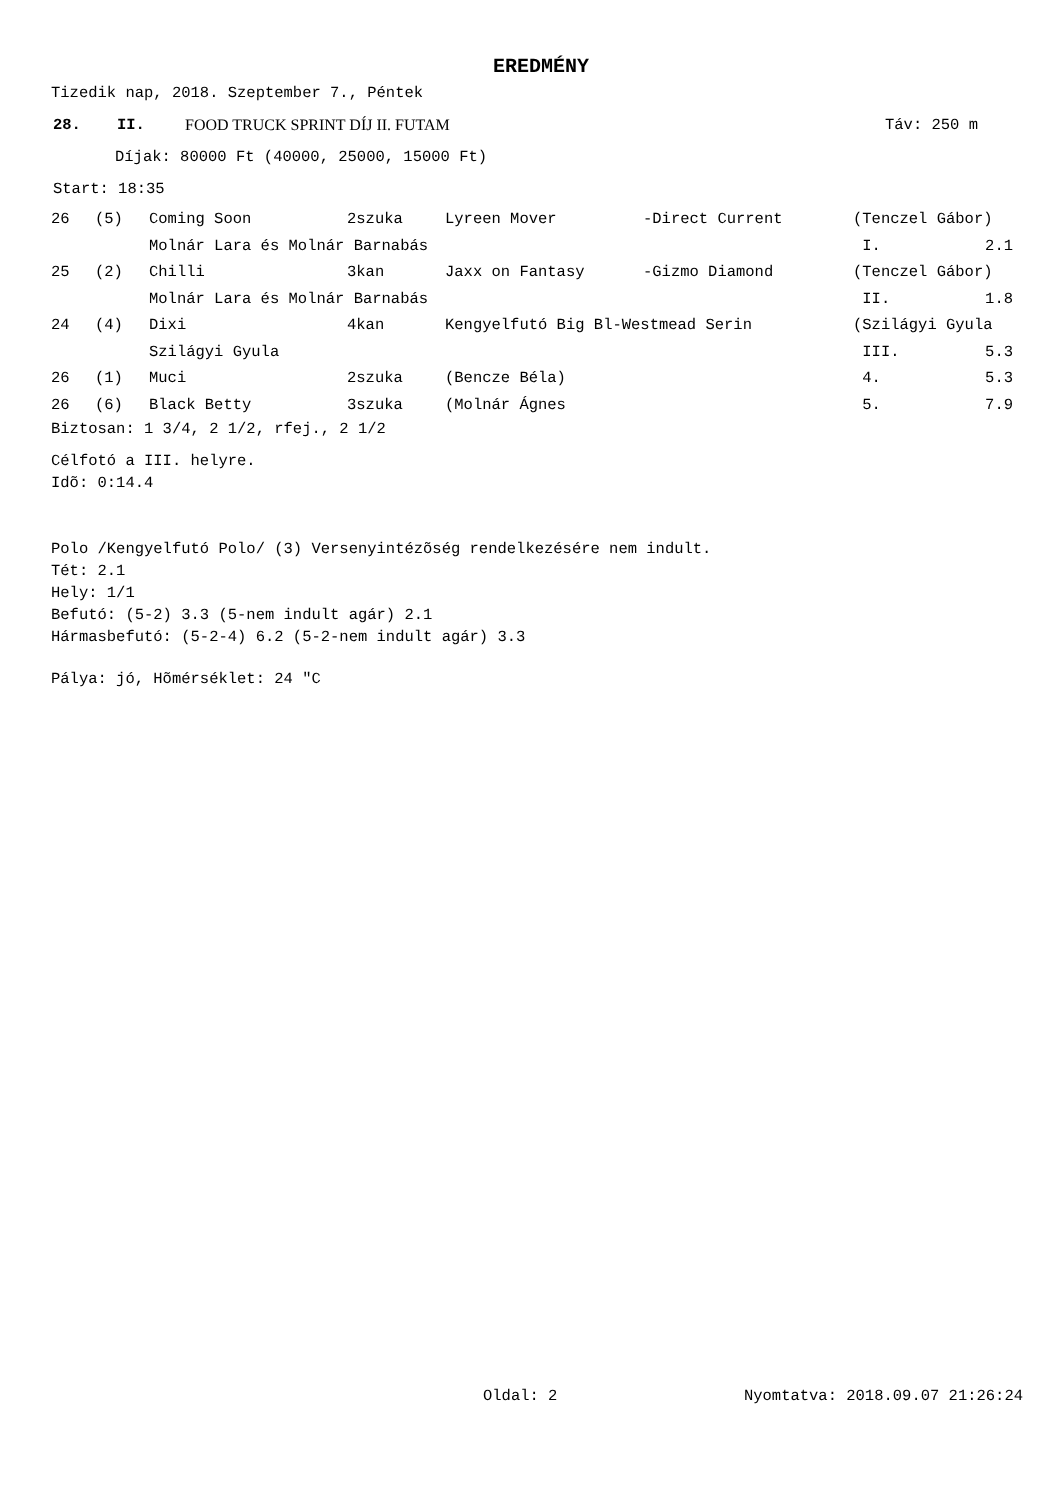EREDMÉNY
Tizedik nap, 2018. Szeptember 7., Péntek
28. II. FOOD TRUCK SPRINT DÍJ II. FUTAM Táv: 250 m
Díjak: 80000 Ft (40000, 25000, 15000 Ft)
Start: 18:35
| 26 | (5) | Coming Soon | 2szuka | Lyreen Mover | -Direct Current | (Tenczel Gábor) | |
| | | Molnár Lara és Molnár Barnabás | | | | I. | 2.1 |
| 25 | (2) | Chilli | 3kan | Jaxx on Fantasy | -Gizmo Diamond | (Tenczel Gábor) | |
| | | Molnár Lara és Molnár Barnabás | | | | II. | 1.8 |
| 24 | (4) | Dixi | 4kan | Kengyelfutó Big Bl-Westmead Serin | | (Szilágyi Gyula | |
| | | Szilágyi Gyula | | | | III. | 5.3 |
| 26 | (1) | Muci | 2szuka | (Bencze Béla) | | 4. | 5.3 |
| 26 | (6) | Black Betty | 3szuka | (Molnár Ágnes | | 5. | 7.9 |
Biztosan: 1 3/4, 2 1/2, rfej., 2 1/2
Célfotó a III. helyre.
Idõ: 0:14.4
Polo /Kengyelfutó Polo/ (3) Versenyintézõség rendelkezésére nem indult.
Tét: 2.1
Hely: 1/1
Befutó: (5-2) 3.3 (5-nem indult agár) 2.1
Hármasbefutó: (5-2-4) 6.2 (5-2-nem indult agár) 3.3
Pálya: jó, Hõmérséklet: 24 "C
Oldal: 2 Nyomtatva: 2018.09.07 21:26:24